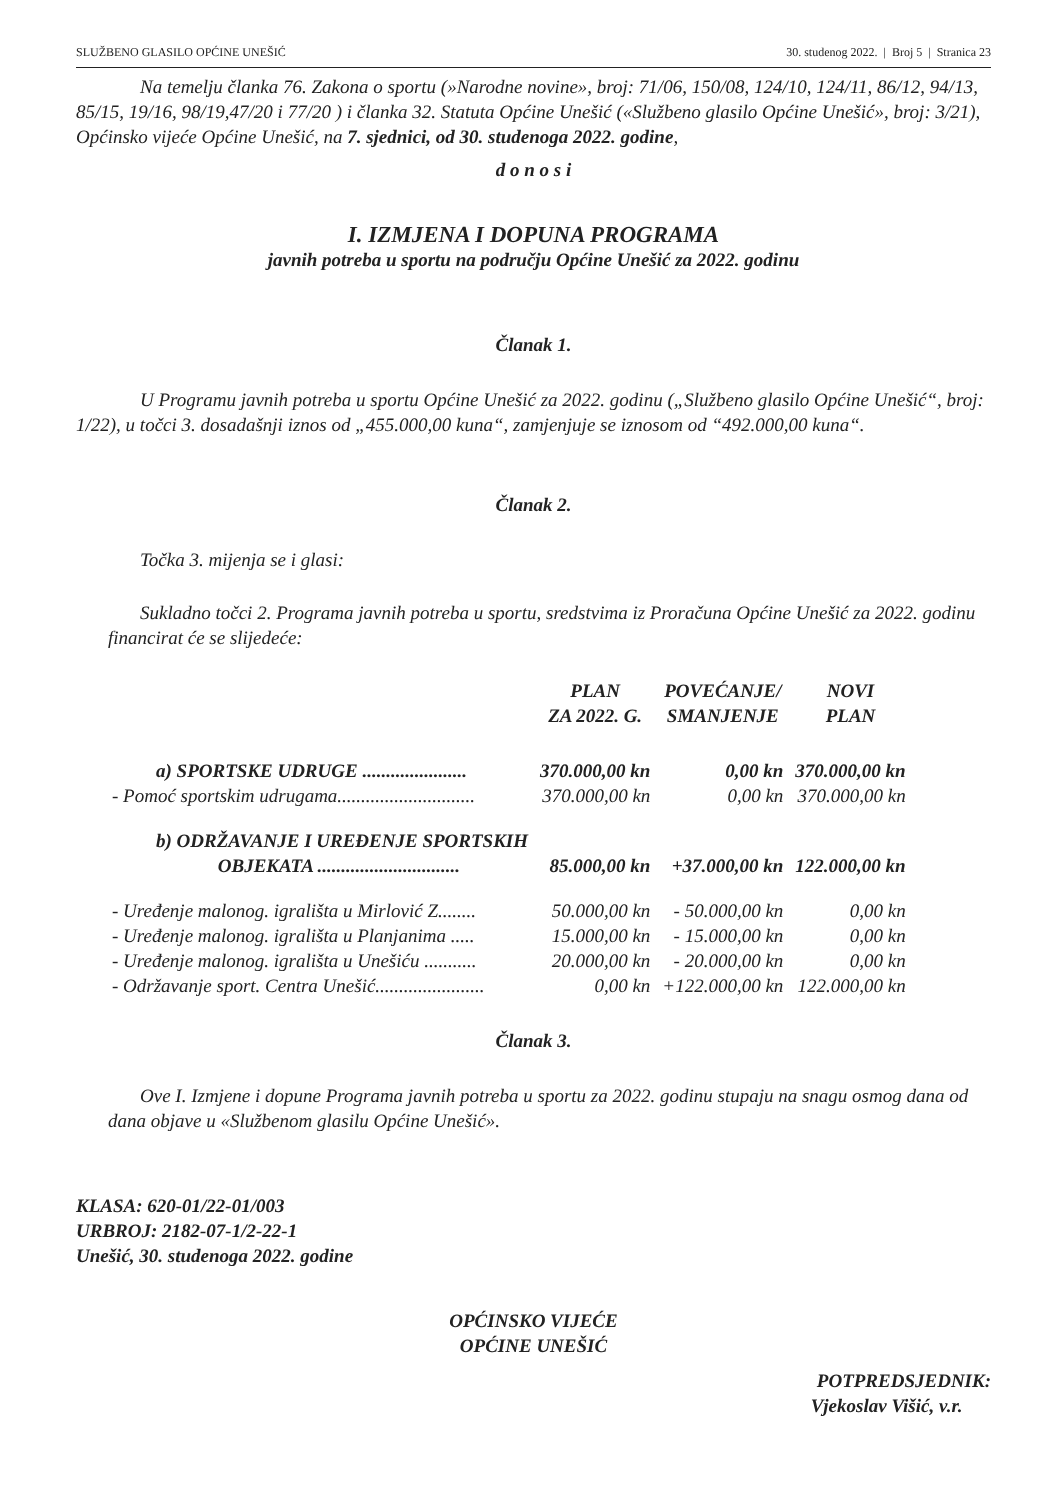SLUŽBENO GLASILO OPĆINE UNEŠIĆ 30. studenog 2022. | Broj 5 | Stranica 23
Na temelju članka 76. Zakona o sportu (»Narodne novine», broj: 71/06, 150/08, 124/10, 124/11, 86/12, 94/13, 85/15, 19/16, 98/19,47/20 i 77/20 ) i članka 32. Statuta Općine Unešić («Službeno glasilo Općine Unešić», broj: 3/21), Općinsko vijeće Općine Unešić, na 7. sjednici, od 30. studenoga 2022. godine,
d o n o s i
I. IZMJENA I DOPUNA PROGRAMA
javnih potreba u sportu na području Općine Unešić za 2022. godinu
Članak 1.
U Programu javnih potreba u sportu Općine Unešić za 2022. godinu („Službeno glasilo Općine Unešić“, broj: 1/22), u točci 3. dosadašnji iznos od „455.000,00 kuna“, zamjenjuje se iznosom od “492.000,00 kuna“.
Članak 2.
Točka 3. mijenja se i glasi:
Sukladno točci 2. Programa javnih potreba u sportu, sredstvima iz Proračuna Općine Unešić za 2022. godinu financirat će se slijedeće:
| | PLAN ZA 2022. G. | POVEĆANJE/ SMANJENJE | NOVI PLAN |
| --- | --- | --- | --- |
| a) SPORTSKE UDRUGE ...................... | 370.000,00 kn | 0,00 kn | 370.000,00 kn |
| - Pomoć sportskim udrugama............................. | 370.000,00 kn | 0,00 kn | 370.000,00 kn |
| b) ODRŽAVANJE I UREĐENJE SPORTSKIH OBJEKATA .............................. | 85.000,00 kn | +37.000,00 kn | 122.000,00 kn |
| - Uređenje malonog. igrališta u Mirlović Z........ | 50.000,00 kn | - 50.000,00 kn | 0,00 kn |
| - Uređenje malonog. igrališta u Planjanima ..... | 15.000,00 kn | - 15.000,00 kn | 0,00 kn |
| - Uređenje malonog. igrališta u Unešiću ........... | 20.000,00 kn | - 20.000,00 kn | 0,00 kn |
| - Održavanje sport. Centra Unešić....................... | 0,00 kn | +122.000,00 kn | 122.000,00 kn |
Članak 3.
Ove I. Izmjene i dopune Programa javnih potreba u sportu za 2022. godinu stupaju na snagu osmog dana od dana objave u «Službenom glasilu Općine Unešić».
KLASA: 620-01/22-01/003
URBROJ: 2182-07-1/2-22-1
Unešić, 30. studenoga 2022. godine
OPĆINSKO VIJEĆE
OPĆINE UNEŠIĆ
POTPREDSJEDNIK:
Vjekoslav Višić, v.r.